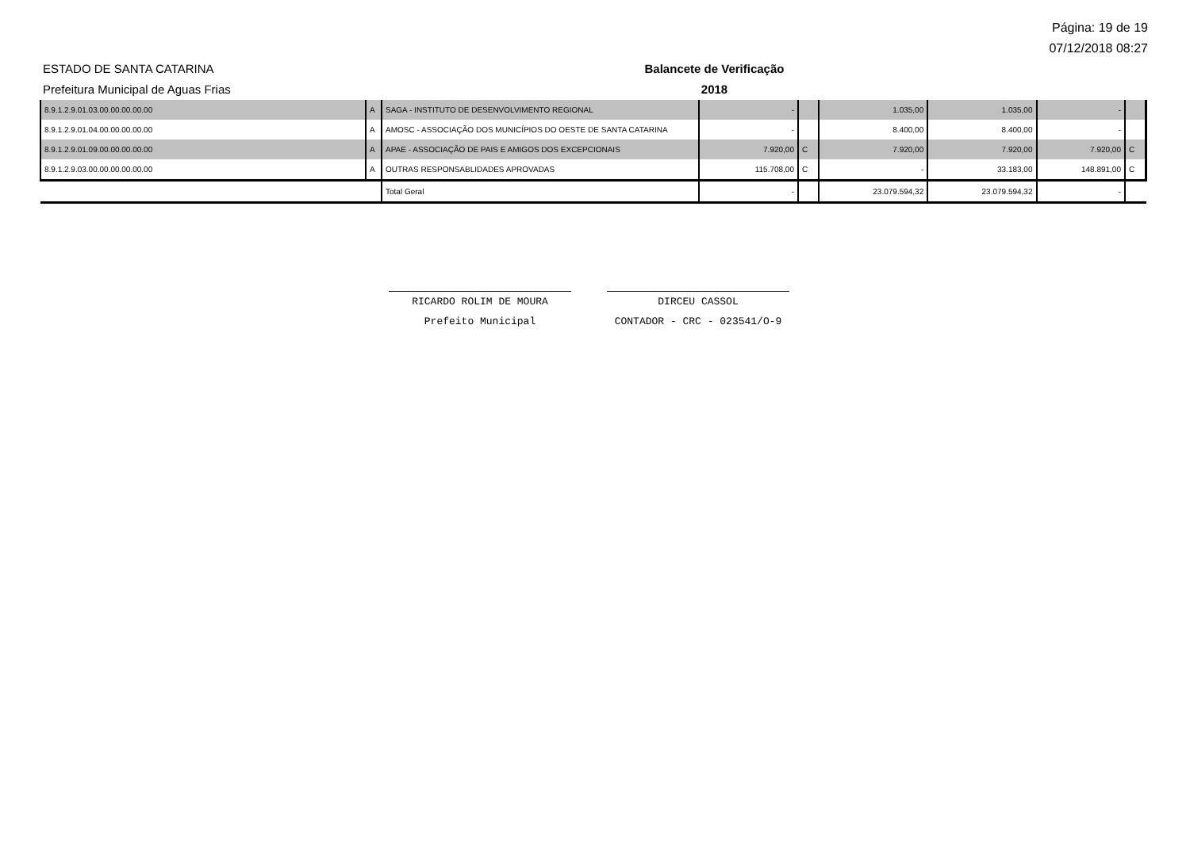Página: 19 de 19
07/12/2018 08:27
ESTADO DE SANTA CATARINA
Prefeitura Municipal de Aguas Frias
Balancete de Verificação
2018
| 8.9.1.2.9.01.03.00.00.00.00.00 | A | SAGA - INSTITUTO DE DESENVOLVIMENTO REGIONAL | - | | 1.035,00 | 1.035,00 | - | |
| 8.9.1.2.9.01.04.00.00.00.00.00 | A | AMOSC - ASSOCIAÇÃO DOS MUNICÍPIOS DO OESTE DE SANTA CATARINA | - | | 8.400,00 | 8.400,00 | - | |
| 8.9.1.2.9.01.09.00.00.00.00.00 | A | APAE - ASSOCIAÇÃO DE PAIS E AMIGOS DOS EXCEPCIONAIS | 7.920,00 | C | 7.920,00 | 7.920,00 | 7.920,00 | C |
| 8.9.1.2.9.03.00.00.00.00.00.00 | A | OUTRAS RESPONSABLIDADES APROVADAS | 115.708,00 | C | - | 33.183,00 | 148.891,00 | C |
| | | Total Geral | - | | 23.079.594,32 | 23.079.594,32 | - | |
RICARDO ROLIM DE MOURA
Prefeito Municipal
DIRCEU CASSOL
CONTADOR - CRC - 023541/O-9